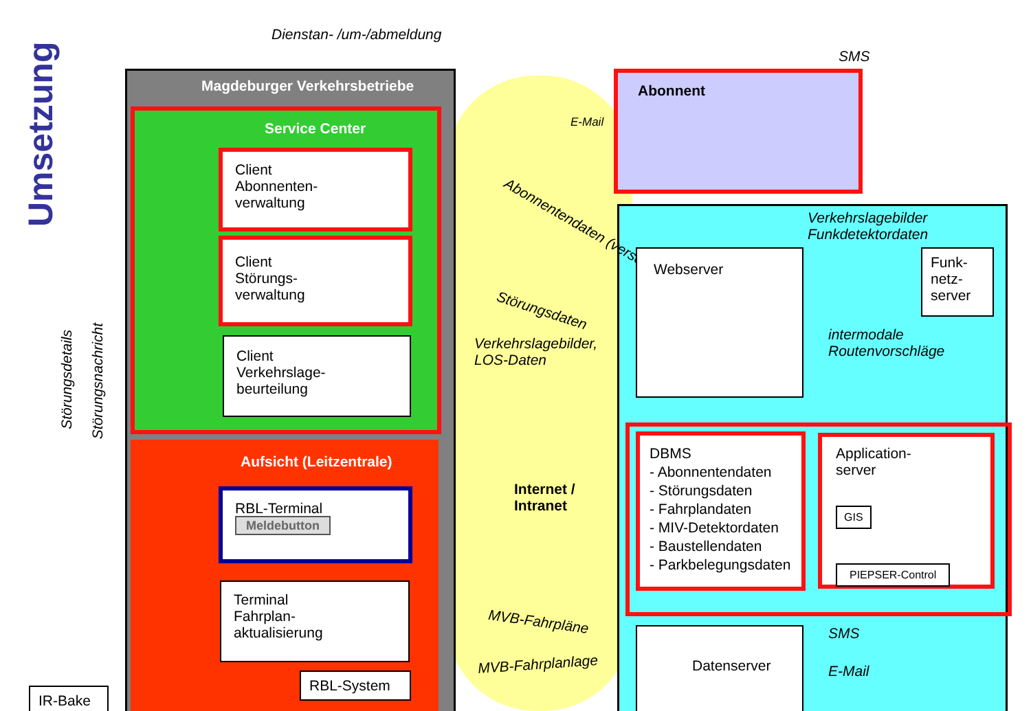Umsetzung
Dienstan- /um-/abmeldung
SMS
Magdeburger Verkehrsbetriebe
Service Center
Abonnent
E-Mail
Client
Abonnenten-
verwaltung
Client
Störungs-
verwaltung
Client
Verkehrslage-
beurteilung
Aufsicht (Leitzentrale)
RBL-Terminal
Meldebutton
Terminal
Fahrplan-
aktualisierung
RBL-System
IR-Bake
Störungsdetails
Störungsnachricht
Abonnentendaten (verschlüsselt)
Störungsdaten
Verkehrslagebilder,
LOS-Daten
Internet /
Intranet
MVB-Fahrpläne
MVB-Fahrplanlage
Verkehrslagebilder
Funkdetektordaten
Webserver
Funk-
netz-
server
intermodale
Routenvorschläge
DBMS
- Abonnentendaten
- Störungsdaten
- Fahrplandaten
- MIV-Detektordaten
- Baustellendaten
- Parkbelegungsdaten
Application-
server
GIS
PIEPSER-Control
SMS
E-Mail
Datenserver